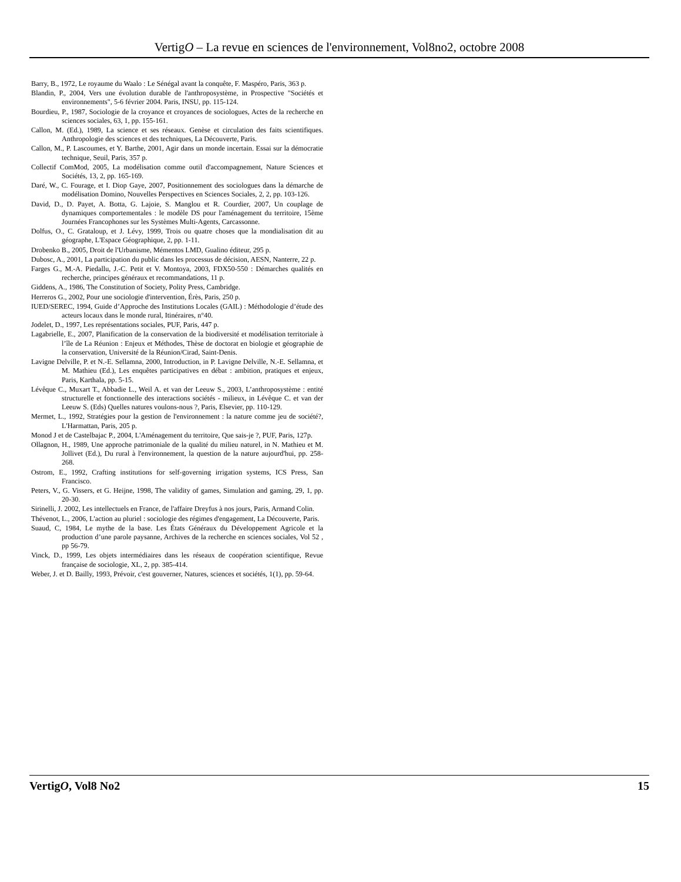VertigO – La revue en sciences de l'environnement, Vol8no2, octobre 2008
Barry, B., 1972, Le royaume du Waalo : Le Sénégal avant la conquête, F. Maspéro, Paris, 363 p.
Blandin, P., 2004, Vers une évolution durable de l'anthroposystème, in Prospective "Sociétés et environnements", 5-6 février 2004. Paris, INSU, pp. 115-124.
Bourdieu, P., 1987, Sociologie de la croyance et croyances de sociologues, Actes de la recherche en sciences sociales, 63, 1, pp. 155-161.
Callon, M. (Ed.), 1989, La science et ses réseaux. Genèse et circulation des faits scientifiques. Anthropologie des sciences et des techniques, La Découverte, Paris.
Callon, M., P. Lascoumes, et Y. Barthe, 2001, Agir dans un monde incertain. Essai sur la démocratie technique, Seuil, Paris, 357 p.
Collectif ComMod, 2005, La modélisation comme outil d'accompagnement, Nature Sciences et Sociétés, 13, 2, pp. 165-169.
Daré, W., C. Fourage, et I. Diop Gaye, 2007, Positionnement des sociologues dans la démarche de modélisation Domino, Nouvelles Perspectives en Sciences Sociales, 2, 2, pp. 103-126.
David, D., D. Payet, A. Botta, G. Lajoie, S. Manglou et R. Courdier, 2007, Un couplage de dynamiques comportementales : le modèle DS pour l'aménagement du territoire, 15ème Journées Francophones sur les Systèmes Multi-Agents, Carcassonne.
Dolfus, O., C. Grataloup, et J. Lévy, 1999, Trois ou quatre choses que la mondialisation dit au géographe, L'Espace Géographique, 2, pp. 1-11.
Drobenko B., 2005, Droit de l'Urbanisme, Mémentos LMD, Gualino éditeur, 295 p.
Dubosc, A., 2001, La participation du public dans les processus de décision, AESN, Nanterre, 22 p.
Farges G., M.-A. Piedallu, J.-C. Petit et V. Montoya, 2003, FDX50-550 : Démarches qualités en recherche, principes généraux et recommandations, 11 p.
Giddens, A., 1986, The Constitution of Society, Polity Press, Cambridge.
Herreros G., 2002, Pour une sociologie d'intervention, Érès, Paris, 250 p.
IUED/SEREC, 1994, Guide d’Approche des Institutions Locales (GAIL) : Méthodologie d’étude des acteurs locaux dans le monde rural, Itinéraires, n°40.
Jodelet, D., 1997, Les représentations sociales, PUF, Paris, 447 p.
Lagabrielle, E., 2007, Planification de la conservation de la biodiversité et modélisation territoriale à l’île de La Réunion : Enjeux et Méthodes, Thèse de doctorat en biologie et géographie de la conservation, Université de la Réunion/Cirad, Saint-Denis.
Lavigne Delville, P. et N.-E. Sellamna, 2000, Introduction, in P. Lavigne Delville, N.-E. Sellamna, et M. Mathieu (Ed.), Les enquêtes participatives en débat : ambition, pratiques et enjeux, Paris, Karthala, pp. 5-15.
Lévêque C., Muxart T., Abbadie L., Weil A. et van der Leeuw S., 2003, L’anthroposystème : entité structurelle et fonctionnelle des interactions sociétés - milieux, in Lévêque C. et van der Leeuw S. (Eds) Quelles natures voulons-nous ?, Paris, Elsevier, pp. 110-129.
Mermet, L., 1992, Stratégies pour la gestion de l'environnement : la nature comme jeu de société?, L'Harmattan, Paris, 205 p.
Monod J et de Castelbajac P., 2004, L'Aménagement du territoire, Que sais-je ?, PUF, Paris, 127p.
Ollagnon, H., 1989, Une approche patrimoniale de la qualité du milieu naturel, in N. Mathieu et M. Jollivet (Ed.), Du rural à l'environnement, la question de la nature aujourd'hui, pp. 258-268.
Ostrom, E., 1992, Crafting institutions for self-governing irrigation systems, ICS Press, San Francisco.
Peters, V., G. Vissers, et G. Heijne, 1998, The validity of games, Simulation and gaming, 29, 1, pp. 20-30.
Sirinelli, J. 2002, Les intellectuels en France, de l'affaire Dreyfus à nos jours, Paris, Armand Colin.
Thévenot, L., 2006, L'action au pluriel : sociologie des régimes d'engagement, La Découverte, Paris.
Suaud, C, 1984, Le mythe de la base. Les États Généraux du Développement Agricole et la production d’une parole paysanne, Archives de la recherche en sciences sociales, Vol 52 , pp 56-79.
Vinck, D., 1999, Les objets intermédiaires dans les réseaux de coopération scientifique, Revue française de sociologie, XL, 2, pp. 385-414.
Weber, J. et D. Bailly, 1993, Prévoir, c'est gouverner, Natures, sciences et sociétés, 1(1), pp. 59-64.
VertigO, Vol8 No2 15